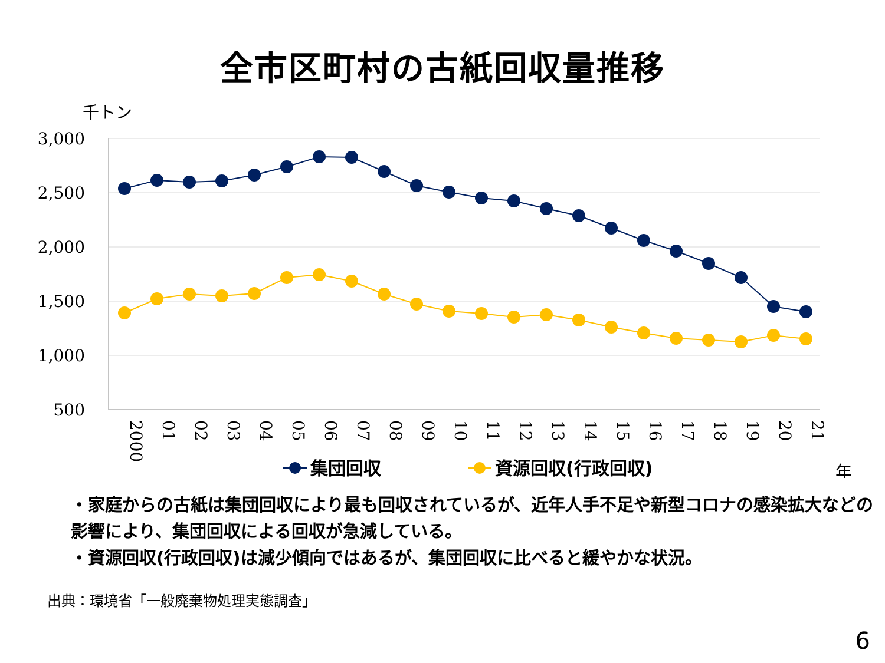全市区町村の古紙回収量推移
千トン
3,000
2,500
2,000
1,500
1,000
500
2000
01
02
03
04
05
06
07
08
09
10
11
12
13
14
15
16
17
18
19
20
21
年
集団回収
資源回収(行政回収)
・家庭からの古紙は集団回収により最も回収されているが、近年人手不足や新型コロナの感染拡大などの影響により、集団回収による回収が急減している。
・資源回収(行政回収)は減少傾向ではあるが、集団回収に比べると緩やかな状況。
出典：環境省「一般廃棄物処理実態調査」
6